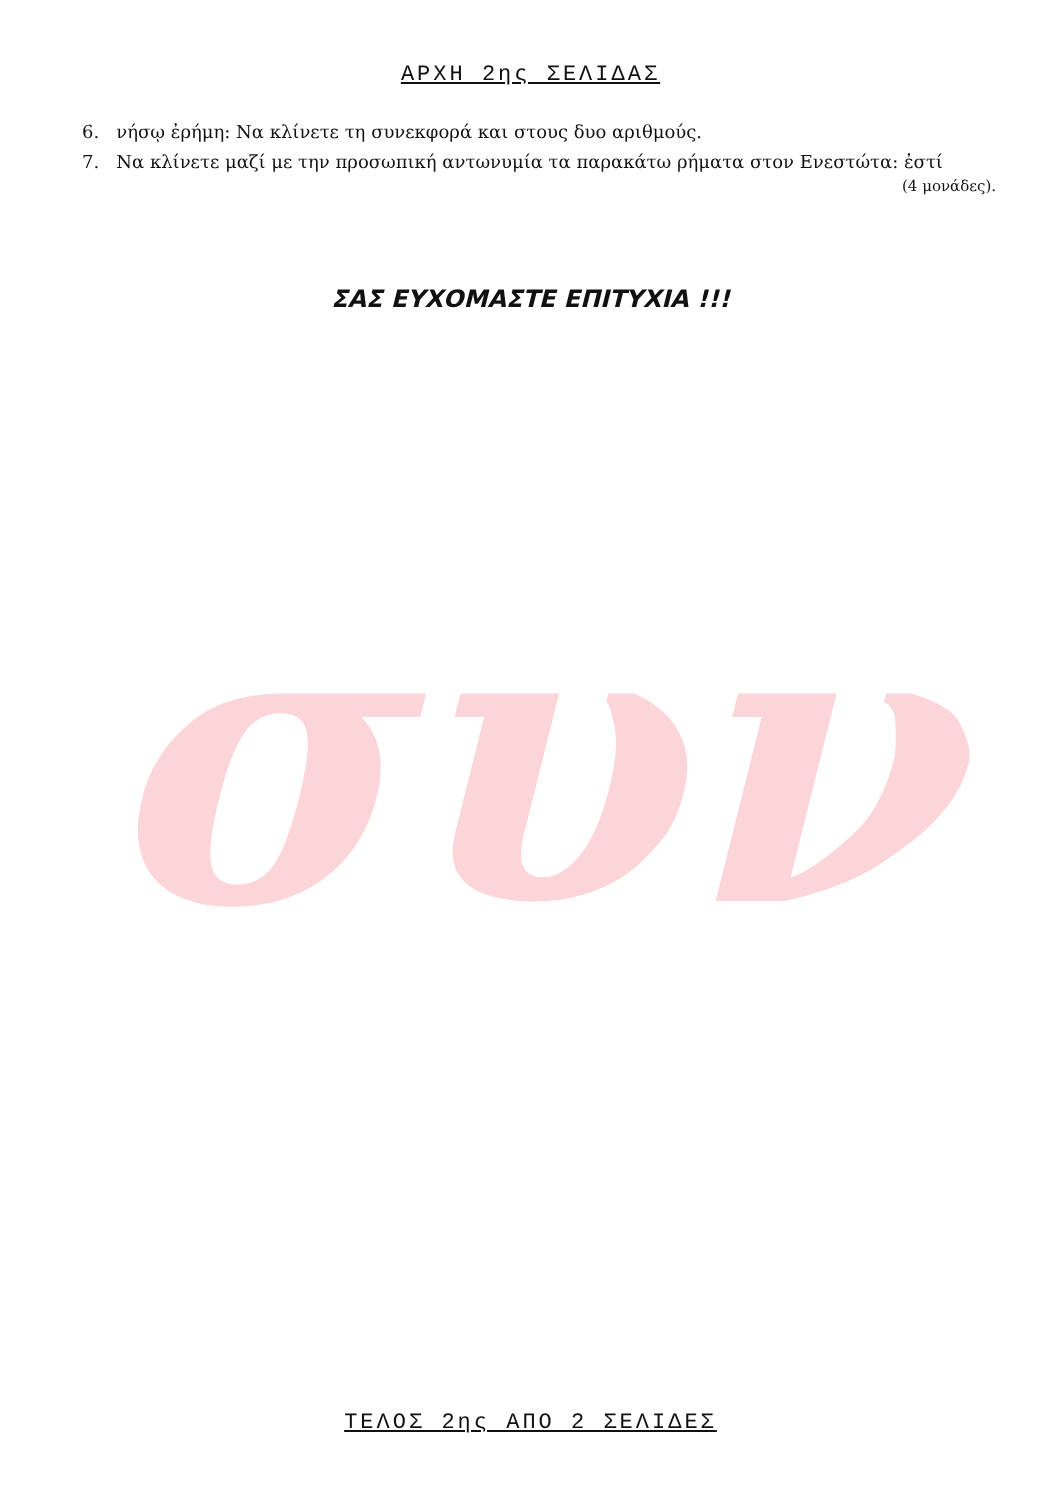συν
ΑΡΧΗ 2ης ΣΕΛΙΔΑΣ
6. νήσῳ ἐρήμη: Να κλίνετε τη συνεκφορά και στους δυο αριθμούς.
7. Να κλίνετε μαζί με την προσωπική αντωνυμία τα παρακάτω ρήματα στον Ενεστώτα: ἐστί
(4 μονάδες).
ΣΑΣ ΕΥΧΟΜΑΣΤΕ ΕΠΙΤΥΧΙΑ !!!
ΤΕΛΟΣ 2ης ΑΠΟ 2 ΣΕΛΙΔΕΣ